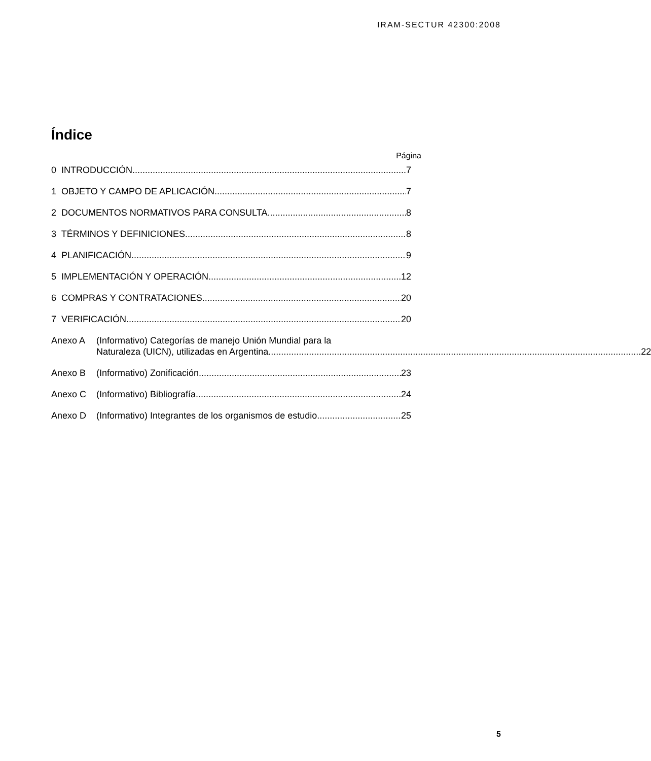IRAM-SECTUR 42300:2008
Índice
Página
0 INTRODUCCIÓN 7
1 OBJETO Y CAMPO DE APLICACIÓN 7
2 DOCUMENTOS NORMATIVOS PARA CONSULTA 8
3 TÉRMINOS Y DEFINICIONES 8
4 PLANIFICACIÓN 9
5 IMPLEMENTACIÓN Y OPERACIÓN 12
6 COMPRAS Y CONTRATACIONES 20
7 VERIFICACIÓN 20
Anexo A (Informativo) Categorías de manejo Unión Mundial para la
Naturaleza (UICN), utilizadas en Argentina 22
Anexo B (Informativo) Zonificación 23
Anexo C (Informativo) Bibliografía 24
Anexo D (Informativo) Integrantes de los organismos de estudio 25
5